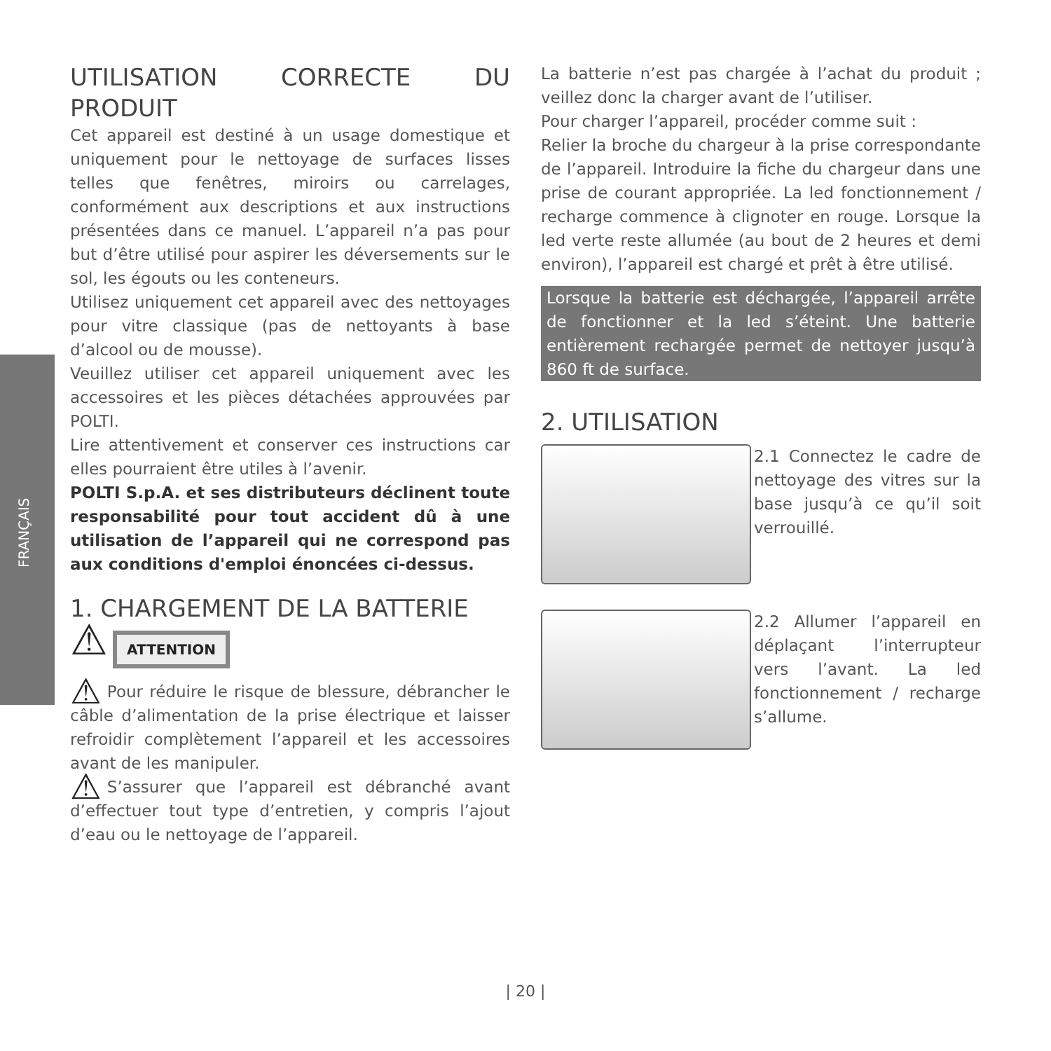FRANÇAIS
UTILISATION CORRECTE DU PRODUIT
Cet appareil est destiné à un usage domestique et uniquement pour le nettoyage de surfaces lisses telles que fenêtres, miroirs ou carrelages, conformément aux descriptions et aux instructions présentées dans ce manuel. L’appareil n’a pas pour but d’être utilisé pour aspirer les déversements sur le sol, les égouts ou les conteneurs.
Utilisez uniquement cet appareil avec des nettoyages pour vitre classique (pas de nettoyants à base d’alcool ou de mousse).
Veuillez utiliser cet appareil uniquement avec les accessoires et les pièces détachées approuvées par POLTI.
Lire attentivement et conserver ces instructions car elles pourraient être utiles à l’avenir.
POLTI S.p.A. et ses distributeurs déclinent toute responsabilité pour tout accident dû à une utilisation de l’appareil qui ne correspond pas aux conditions d'emploi énoncées ci-dessus.
1. CHARGEMENT DE LA BATTERIE
⚠ ATTENTION
⚠ Pour réduire le risque de blessure, débrancher le câble d’alimentation de la prise électrique et laisser refroidir complètement l’appareil et les accessoires avant de les manipuler.
⚠ S’assurer que l’appareil est débranché avant d’effectuer tout type d’entretien, y compris l’ajout d’eau ou le nettoyage de l’appareil.
La batterie n’est pas chargée à l’achat du produit ; veillez donc la charger avant de l’utiliser.
Pour charger l’appareil, procéder comme suit :
Relier la broche du chargeur à la prise correspondante de l’appareil. Introduire la fiche du chargeur dans une prise de courant appropriée. La led fonctionnement / recharge commence à clignoter en rouge. Lorsque la led verte reste allumée (au bout de 2 heures et demi environ), l’appareil est chargé et prêt à être utilisé.
Lorsque la batterie est déchargée, l’appareil arrête de fonctionner et la led s’éteint. Une batterie entièrement rechargée permet de nettoyer jusqu’à 860 ft de surface.
2. UTILISATION
2.1 Connectez le cadre de nettoyage des vitres sur la base jusqu’à ce qu’il soit verrouillé.
2.2 Allumer l’appareil en déplaçant l’interrupteur vers l’avant. La led fonctionnement / recharge s’allume.
| 20 |